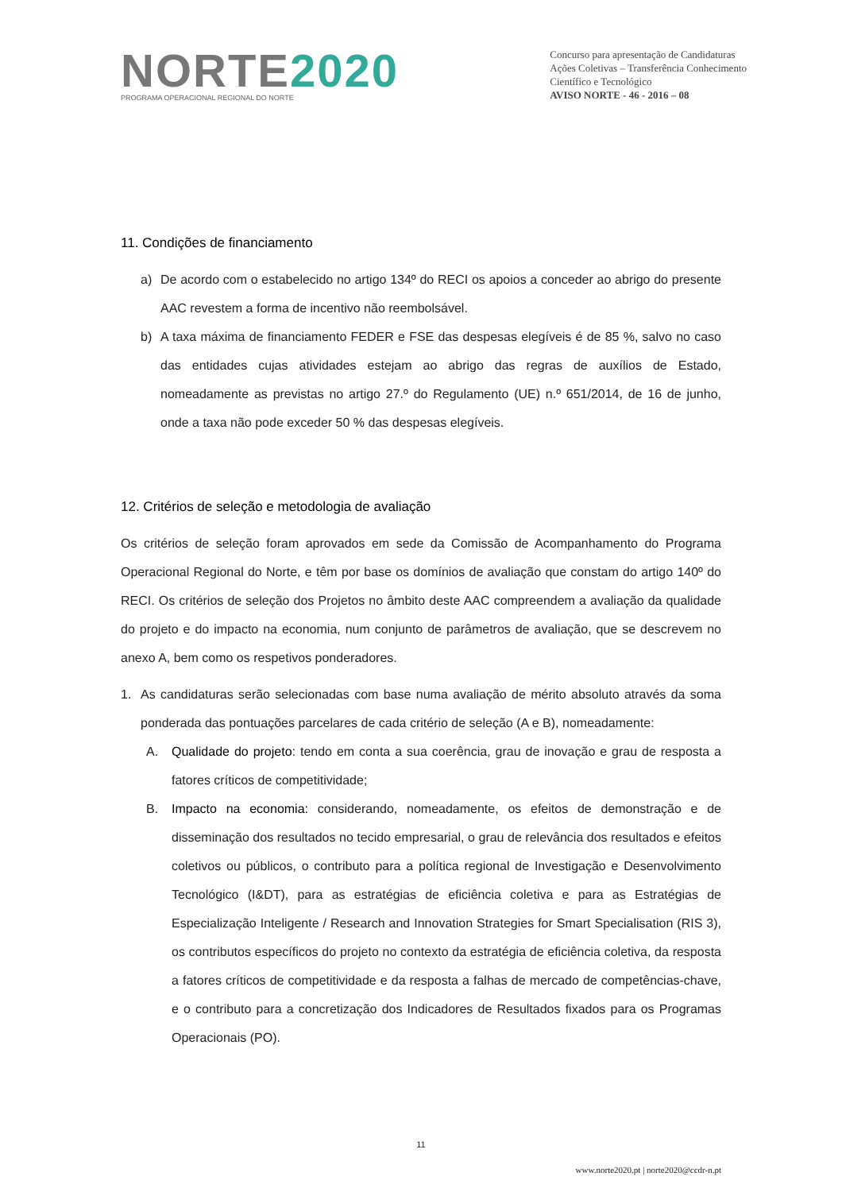NORTE2020
PROGRAMA OPERACIONAL REGIONAL DO NORTE
Concurso para apresentação de Candidaturas
Ações Coletivas – Transferência Conhecimento
Científico e Tecnológico
AVISO NORTE - 46 - 2016 – 08
11. Condições de financiamento
a) De acordo com o estabelecido no artigo 134º do RECI os apoios a conceder ao abrigo do presente AAC revestem a forma de incentivo não reembolsável.
b) A taxa máxima de financiamento FEDER e FSE das despesas elegíveis é de 85 %, salvo no caso das entidades cujas atividades estejam ao abrigo das regras de auxílios de Estado, nomeadamente as previstas no artigo 27.º do Regulamento (UE) n.º 651/2014, de 16 de junho, onde a taxa não pode exceder 50 % das despesas elegíveis.
12. Critérios de seleção e metodologia de avaliação
Os critérios de seleção foram aprovados em sede da Comissão de Acompanhamento do Programa Operacional Regional do Norte, e têm por base os domínios de avaliação que constam do artigo 140º do RECI. Os critérios de seleção dos Projetos no âmbito deste AAC compreendem a avaliação da qualidade do projeto e do impacto na economia, num conjunto de parâmetros de avaliação, que se descrevem no anexo A, bem como os respetivos ponderadores.
1. As candidaturas serão selecionadas com base numa avaliação de mérito absoluto através da soma ponderada das pontuações parcelares de cada critério de seleção (A e B), nomeadamente:
A. Qualidade do projeto: tendo em conta a sua coerência, grau de inovação e grau de resposta a fatores críticos de competitividade;
B. Impacto na economia: considerando, nomeadamente, os efeitos de demonstração e de disseminação dos resultados no tecido empresarial, o grau de relevância dos resultados e efeitos coletivos ou públicos, o contributo para a política regional de Investigação e Desenvolvimento Tecnológico (I&DT), para as estratégias de eficiência coletiva e para as Estratégias de Especialização Inteligente / Research and Innovation Strategies for Smart Specialisation (RIS 3), os contributos específicos do projeto no contexto da estratégia de eficiência coletiva, da resposta a fatores críticos de competitividade e da resposta a falhas de mercado de competências-chave, e o contributo para a concretização dos Indicadores de Resultados fixados para os Programas Operacionais (PO).
11
www.norte2020.pt | norte2020@ccdr-n.pt